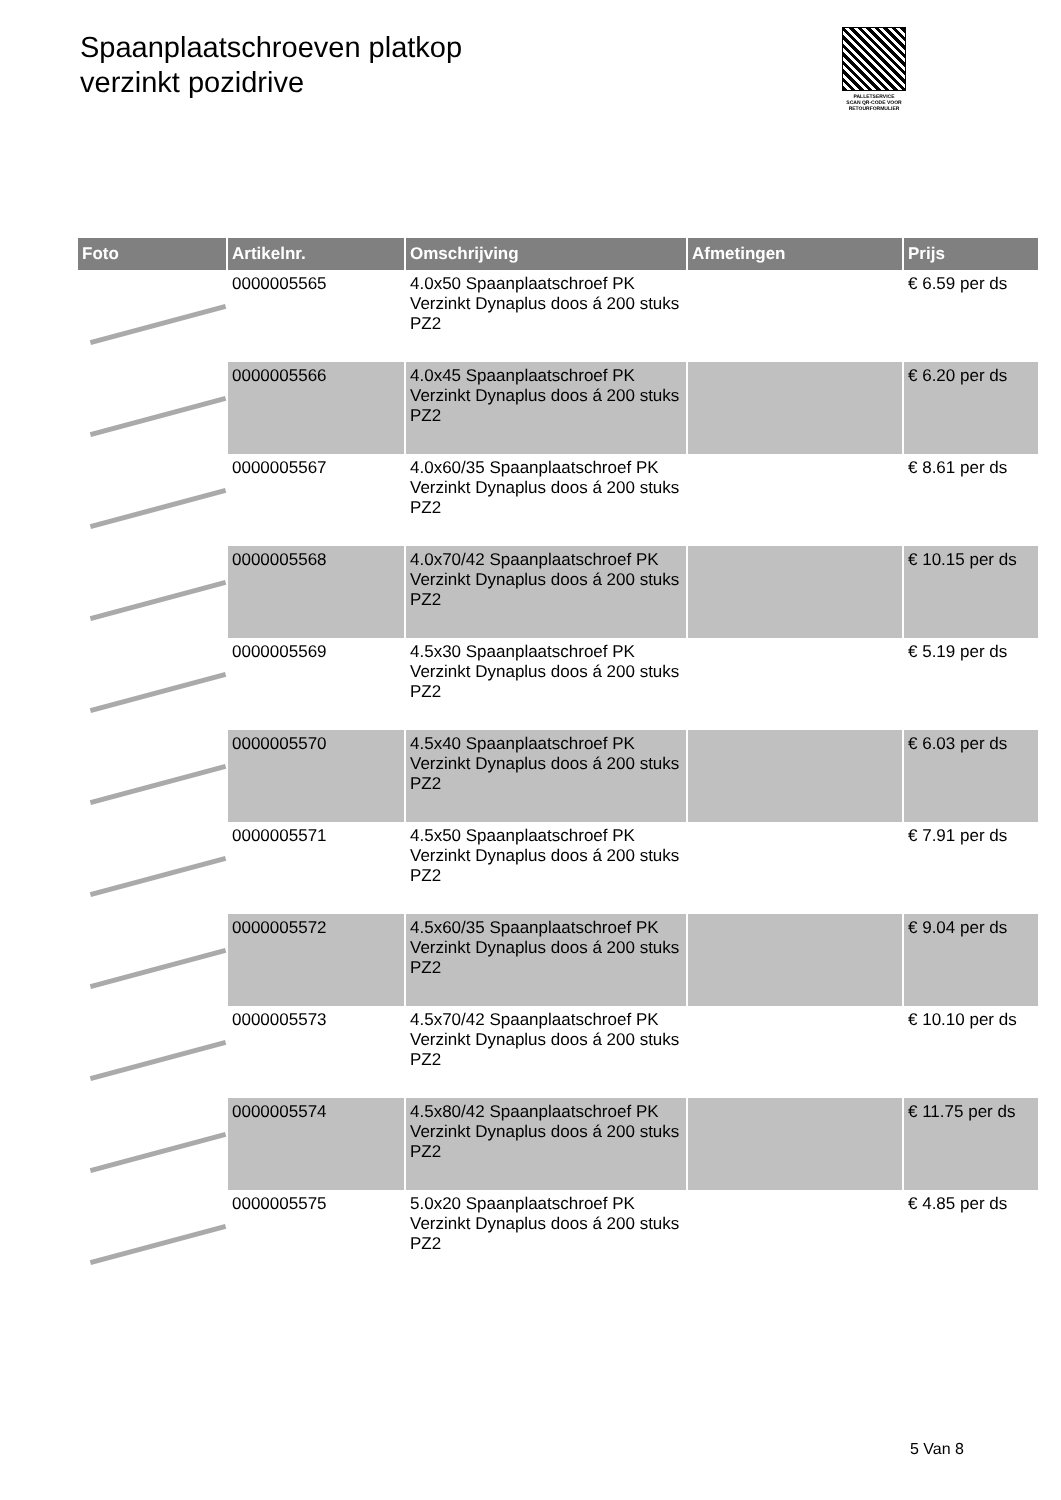Spaanplaatschroeven platkop
verzinkt pozidrive
PALLETSERVICE
SCAN QR-CODE VOOR RETOURFORMULIER
| Foto | Artikelnr. | Omschrijving | Afmetingen | Prijs |
| --- | --- | --- | --- | --- |
| | 0000005565 | 4.0x50 Spaanplaatschroef PK Verzinkt Dynaplus doos á 200 stuks PZ2 | | € 6.59 per ds |
| | 0000005566 | 4.0x45 Spaanplaatschroef PK Verzinkt Dynaplus doos á 200 stuks PZ2 | | € 6.20 per ds |
| | 0000005567 | 4.0x60/35 Spaanplaatschroef PK Verzinkt Dynaplus doos á 200 stuks PZ2 | | € 8.61 per ds |
| | 0000005568 | 4.0x70/42 Spaanplaatschroef PK Verzinkt Dynaplus doos á 200 stuks PZ2 | | € 10.15 per ds |
| | 0000005569 | 4.5x30 Spaanplaatschroef PK Verzinkt Dynaplus doos á 200 stuks PZ2 | | € 5.19 per ds |
| | 0000005570 | 4.5x40 Spaanplaatschroef PK Verzinkt Dynaplus doos á 200 stuks PZ2 | | € 6.03 per ds |
| | 0000005571 | 4.5x50 Spaanplaatschroef PK Verzinkt Dynaplus doos á 200 stuks PZ2 | | € 7.91 per ds |
| | 0000005572 | 4.5x60/35 Spaanplaatschroef PK Verzinkt Dynaplus doos á 200 stuks PZ2 | | € 9.04 per ds |
| | 0000005573 | 4.5x70/42 Spaanplaatschroef PK Verzinkt Dynaplus doos á 200 stuks PZ2 | | € 10.10 per ds |
| | 0000005574 | 4.5x80/42 Spaanplaatschroef PK Verzinkt Dynaplus doos á 200 stuks PZ2 | | € 11.75 per ds |
| | 0000005575 | 5.0x20 Spaanplaatschroef PK Verzinkt Dynaplus doos á 200 stuks PZ2 | | € 4.85 per ds |
5 Van 8